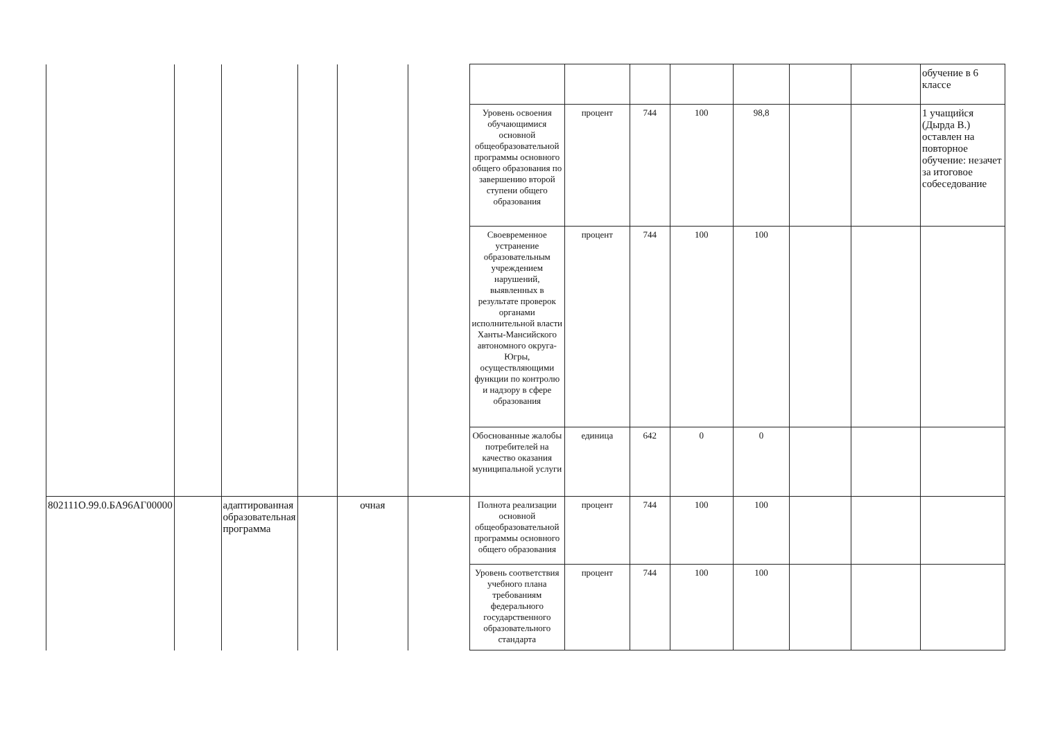| | | | | | | | | | | | | | обучение в 6 классе |
| | | | | | | Уровень освоения обучающимися основной общеобразовательной программы основного общего образования по завершению второй ступени общего образования | процент | 744 | 100 | 98,8 | | | 1 учащийся (Дырда В.) оставлен на повторное обучение: незачет за итоговое собеседование |
| | | | | | | Своевременное устранение образовательным учреждением нарушений, выявленных в результате проверок органами исполнительной власти Ханты-Мансийского автономного округа-Югры, осуществляющими функции по контролю и надзору в сфере образования | процент | 744 | 100 | 100 | | | |
| | | | | | | Обоснованные жалобы потребителей на качество оказания муниципальной услуги | единица | 642 | 0 | 0 | | | |
| 802111О.99.0.БА96АГ00000 | | адаптированная образовательная программа | | очная | | Полнота реализации основной общеобразовательной программы основного общего образования | процент | 744 | 100 | 100 | | | |
| | | | | | | Уровень соответствия учебного плана требованиям федерального государственного образовательного стандарта | процент | 744 | 100 | 100 | | | |